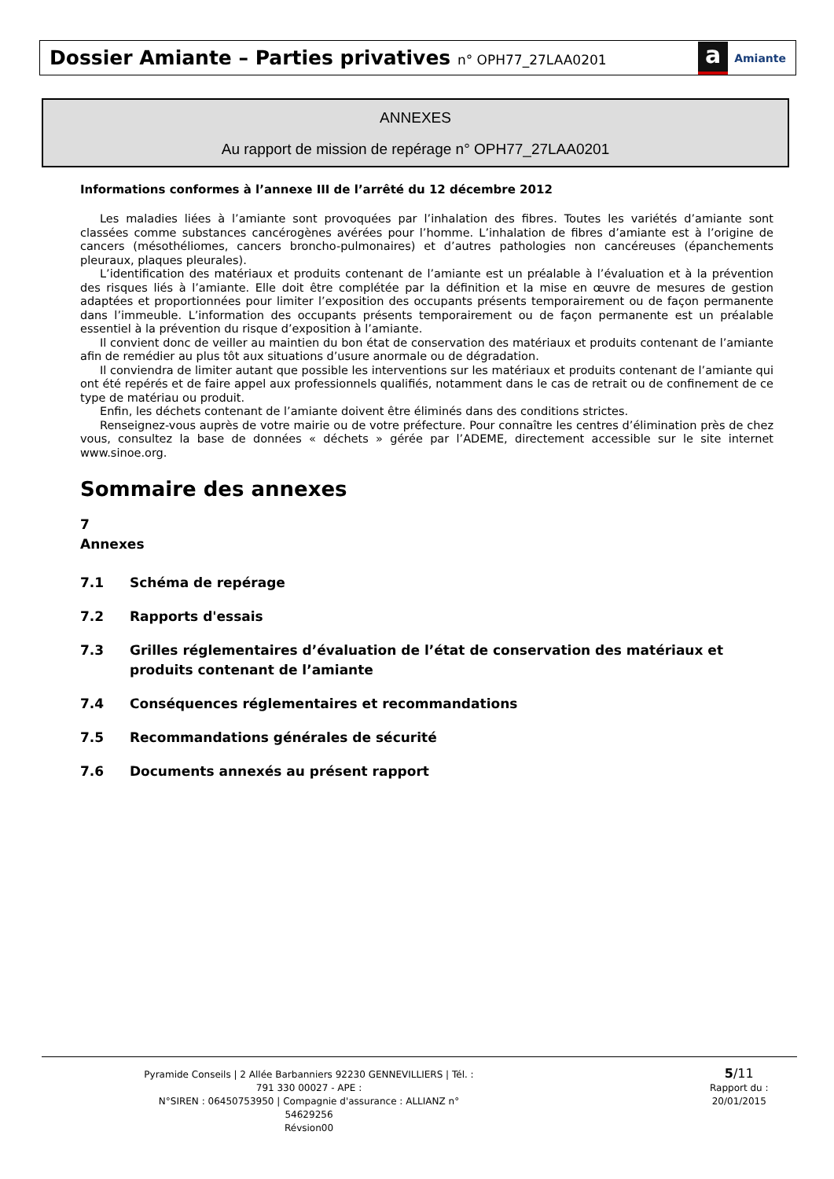Dossier Amiante – Parties privatives n° OPH77_27LAA0201
a Amiante
ANNEXES
Au rapport de mission de repérage n° OPH77_27LAA0201
Informations conformes à l’annexe III de l’arrêté du 12 décembre 2012
Les maladies liées à l’amiante sont provoquées par l’inhalation des fibres. Toutes les variétés d’amiante sont classées comme substances cancérogènes avérées pour l’homme. L’inhalation de fibres d’amiante est à l’origine de cancers (mésothéliomes, cancers broncho-pulmonaires) et d’autres pathologies non cancéreuses (épanchements pleuraux, plaques pleurales).
L’identification des matériaux et produits contenant de l’amiante est un préalable à l’évaluation et à la prévention des risques liés à l’amiante. Elle doit être complétée par la définition et la mise en œuvre de mesures de gestion adaptées et proportionnées pour limiter l’exposition des occupants présents temporairement ou de façon permanente dans l’immeuble. L’information des occupants présents temporairement ou de façon permanente est un préalable essentiel à la prévention du risque d’exposition à l’amiante.
Il convient donc de veiller au maintien du bon état de conservation des matériaux et produits contenant de l’amiante afin de remédier au plus tôt aux situations d’usure anormale ou de dégradation.
Il conviendra de limiter autant que possible les interventions sur les matériaux et produits contenant de l’amiante qui ont été repérés et de faire appel aux professionnels qualifiés, notamment dans le cas de retrait ou de confinement de ce type de matériau ou produit.
Enfin, les déchets contenant de l’amiante doivent être éliminés dans des conditions strictes.
Renseignez-vous auprès de votre mairie ou de votre préfecture. Pour connaître les centres d’élimination près de chez vous, consultez la base de données « déchets » gérée par l’ADEME, directement accessible sur le site internet www.sinoe.org.
Sommaire des annexes
7 Annexes
7.1 Schéma de repérage
7.2 Rapports d'essais
7.3 Grilles réglementaires d’évaluation de l’état de conservation des matériaux et produits contenant de l’amiante
7.4 Conséquences réglementaires et recommandations
7.5 Recommandations générales de sécurité
7.6 Documents annexés au présent rapport
Pyramide Conseils | 2 Allée Barbanniers 92230 GENNEVILLIERS | Tél. : 791 330 00027 - APE :
N°SIREN : 06450753950 | Compagnie d'assurance : ALLIANZ n° 54629256
Révsion00
5/11
Rapport du :
20/01/2015